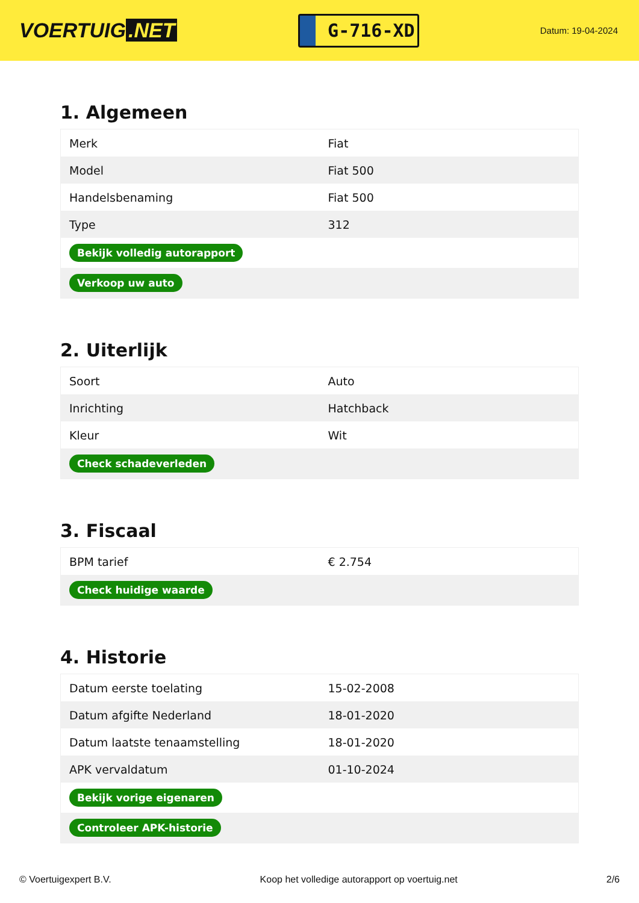VOERTUIG.NET
G-716-XD
Datum: 19-04-2024
1. Algemeen
| Merk | Fiat |
| Model | Fiat 500 |
| Handelsbenaming | Fiat 500 |
| Type | 312 |
| Bekijk volledig autorapport | |
| Verkoop uw auto | |
2. Uiterlijk
| Soort | Auto |
| Inrichting | Hatchback |
| Kleur | Wit |
| Check schadeverleden | |
3. Fiscaal
| BPM tarief | € 2.754 |
| Check huidige waarde | |
4. Historie
| Datum eerste toelating | 15-02-2008 |
| Datum afgifte Nederland | 18-01-2020 |
| Datum laatste tenaamstelling | 18-01-2020 |
| APK vervaldatum | 01-10-2024 |
| Bekijk vorige eigenaren | |
| Controleer APK-historie | |
© Voertuigexpert B.V. Koop het volledige autorapport op voertuig.net 2/6